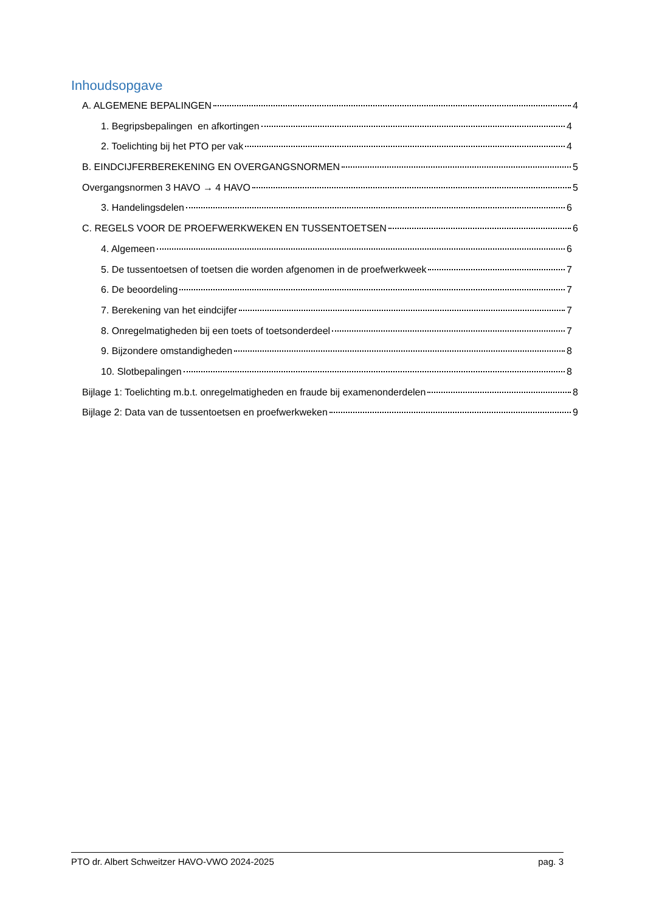Inhoudsopgave
A. ALGEMENE BEPALINGEN 4
1. Begripsbepalingen en afkortingen 4
2. Toelichting bij het PTO per vak 4
B. EINDCIJFERBEREKENING EN OVERGANGSNORMEN 5
Overgangsnormen 3 HAVO → 4 HAVO 5
3. Handelingsdelen 6
C. REGELS VOOR DE PROEFWERKWEKEN EN TUSSENTOETSEN 6
4. Algemeen 6
5. De tussentoetsen of toetsen die worden afgenomen in de proefwerkweek 7
6. De beoordeling 7
7. Berekening van het eindcijfer 7
8. Onregelmatigheden bij een toets of toetsonderdeel 7
9. Bijzondere omstandigheden 8
10. Slotbepalingen 8
Bijlage 1: Toelichting m.b.t. onregelmatigheden en fraude bij examenonderdelen 8
Bijlage 2: Data van de tussentoetsen en proefwerkweken 9
PTO dr. Albert Schweitzer HAVO-VWO 2024-2025 pag. 3